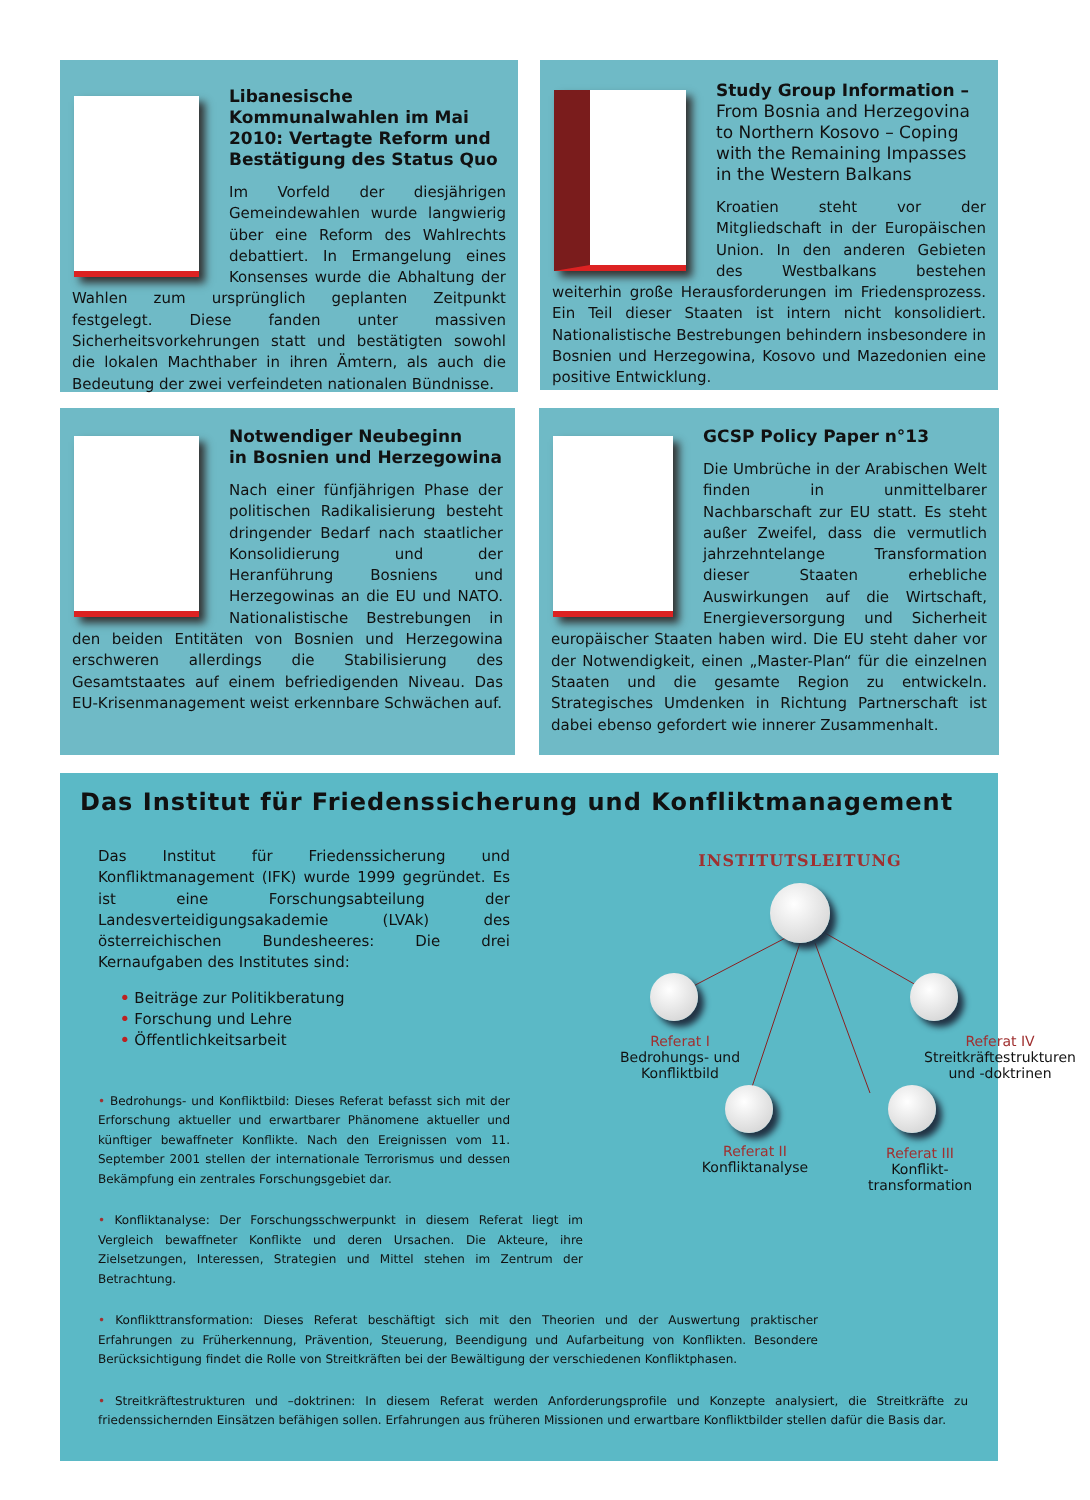Libanesische Kommunalwahlen im Mai 2010: Vertagte Reform und Bestätigung des Status Quo
Im Vorfeld der diesjährigen Gemeindewahlen wurde langwierig über eine Reform des Wahlrechts debattiert. In Ermangelung eines Konsenses wurde die Abhaltung der Wahlen zum ursprünglich geplanten Zeitpunkt festgelegt. Diese fanden unter massiven Sicherheitsvorkehrungen statt und bestätigten sowohl die lokalen Machthaber in ihren Ämtern, als auch die Bedeutung der zwei verfeindeten nationalen Bündnisse.
Study Group Information –
From Bosnia and Herzegovina to Northern Kosovo – Coping with the Remaining Impasses in the Western Balkans
Kroatien steht vor der Mitgliedschaft in der Europäischen Union. In den anderen Gebieten des Westbalkans bestehen weiterhin große Herausforderungen im Friedensprozess. Ein Teil dieser Staaten ist intern nicht konsolidiert. Nationalistische Bestrebungen behindern insbesondere in Bosnien und Herzegowina, Kosovo und Mazedonien eine positive Entwicklung.
Notwendiger Neubeginn
in Bosnien und Herzegowina
Nach einer fünfjährigen Phase der politischen Radikalisierung besteht dringender Bedarf nach staatlicher Konsolidierung und der Heranführung Bosniens und Herzegowinas an die EU und NATO. Nationalistische Bestrebungen in den beiden Entitäten von Bosnien und Herzegowina erschweren allerdings die Stabilisierung des Gesamtstaates auf einem befriedigenden Niveau. Das EU-Krisenmanagement weist erkennbare Schwächen auf.
GCSP Policy Paper n°13
Die Umbrüche in der Arabischen Welt finden in unmittelbarer Nachbarschaft zur EU statt. Es steht außer Zweifel, dass die vermutlich jahrzehntelange Transformation dieser Staaten erhebliche Auswirkungen auf die Wirtschaft, Energieversorgung und Sicherheit europäischer Staaten haben wird. Die EU steht daher vor der Notwendigkeit, einen „Master-Plan“ für die einzelnen Staaten und die gesamte Region zu entwickeln. Strategisches Umdenken in Richtung Partnerschaft ist dabei ebenso gefordert wie innerer Zusammenhalt.
Das Institut für Friedenssicherung und Konfliktmanagement
Das Institut für Friedenssicherung und Konfliktmanagement (IFK) wurde 1999 gegründet. Es ist eine Forschungsabteilung der Landesverteidigungsakademie (LVAk) des österreichischen Bundesheeres: Die drei Kernaufgaben des Institutes sind:
• Beiträge zur Politikberatung
• Forschung und Lehre
• Öffentlichkeitsarbeit
• Bedrohungs- und Konfliktbild: Dieses Referat befasst sich mit der Erforschung aktueller und erwartbarer Phänomene aktueller und künftiger bewaffneter Konflikte. Nach den Ereignissen vom 11. September 2001 stellen der internationale Terrorismus und dessen Bekämpfung ein zentrales Forschungsgebiet dar.
• Konfliktanalyse: Der Forschungsschwerpunkt in diesem Referat liegt im Vergleich bewaffneter Konflikte und deren Ursachen. Die Akteure, ihre Zielsetzungen, Interessen, Strategien und Mittel stehen im Zentrum der Betrachtung.
• Konflikttransformation: Dieses Referat beschäftigt sich mit den Theorien und der Auswertung praktischer Erfahrungen zu Früherkennung, Prävention, Steuerung, Beendigung und Aufarbeitung von Konflikten. Besondere Berücksichtigung findet die Rolle von Streitkräften bei der Bewältigung der verschiedenen Konfliktphasen.
• Streitkräftestrukturen und –doktrinen: In diesem Referat werden Anforderungsprofile und Konzepte analysiert, die Streitkräfte zu friedenssichernden Einsätzen befähigen sollen. Erfahrungen aus früheren Missionen und erwartbare Konfliktbilder stellen dafür die Basis dar.
INSTITUTSLEITUNG
Referat I
Bedrohungs- und Konfliktbild
Referat IV
Streitkräftestrukturen und -doktrinen
Referat II
Konfliktanalyse
Referat III
Konflikt-
transformation